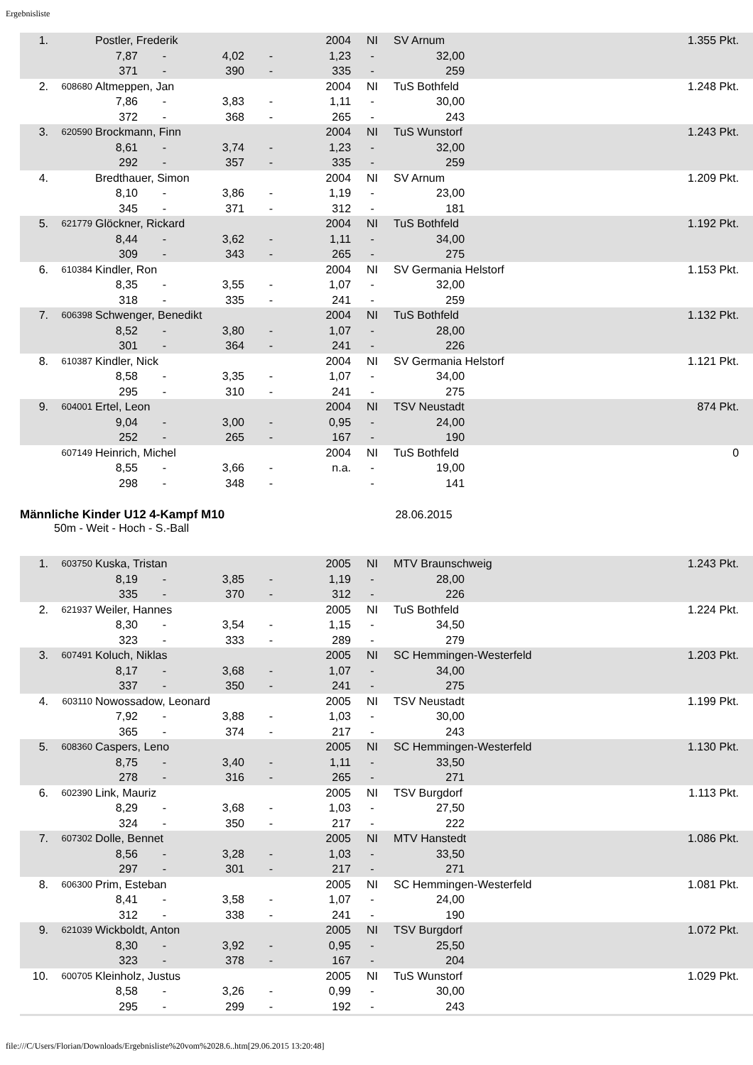Ergebnisliste
| 1. | | Postler, Frederik | | | | 2004 | NI | SV Arnum | | 1.355 Pkt. |
| | | 7,87 | - | 4,02 | - | 1,23 | - | 32,00 | | |
| | | 371 | - | 390 | - | 335 | - | 259 | | |
| 2. | 608680 | Altmeppen, Jan | | | | 2004 | NI | TuS Bothfeld | | 1.248 Pkt. |
| | | 7,86 | - | 3,83 | - | 1,11 | - | 30,00 | | |
| | | 372 | - | 368 | - | 265 | - | 243 | | |
| 3. | 620590 | Brockmann, Finn | | | | 2004 | NI | TuS Wunstorf | | 1.243 Pkt. |
| | | 8,61 | - | 3,74 | - | 1,23 | - | 32,00 | | |
| | | 292 | - | 357 | - | 335 | - | 259 | | |
| 4. | | Bredthauer, Simon | | | | 2004 | NI | SV Arnum | | 1.209 Pkt. |
| | | 8,10 | - | 3,86 | - | 1,19 | - | 23,00 | | |
| | | 345 | - | 371 | - | 312 | - | 181 | | |
| 5. | 621779 | Glöckner, Rickard | | | | 2004 | NI | TuS Bothfeld | | 1.192 Pkt. |
| | | 8,44 | - | 3,62 | - | 1,11 | - | 34,00 | | |
| | | 309 | - | 343 | - | 265 | - | 275 | | |
| 6. | 610384 | Kindler, Ron | | | | 2004 | NI | SV Germania Helstorf | | 1.153 Pkt. |
| | | 8,35 | - | 3,55 | - | 1,07 | - | 32,00 | | |
| | | 318 | - | 335 | - | 241 | - | 259 | | |
| 7. | 606398 | Schwenger, Benedikt | | | | 2004 | NI | TuS Bothfeld | | 1.132 Pkt. |
| | | 8,52 | - | 3,80 | - | 1,07 | - | 28,00 | | |
| | | 301 | - | 364 | - | 241 | - | 226 | | |
| 8. | 610387 | Kindler, Nick | | | | 2004 | NI | SV Germania Helstorf | | 1.121 Pkt. |
| | | 8,58 | - | 3,35 | - | 1,07 | - | 34,00 | | |
| | | 295 | - | 310 | - | 241 | - | 275 | | |
| 9. | 604001 | Ertel, Leon | | | | 2004 | NI | TSV Neustadt | | 874 Pkt. |
| | | 9,04 | - | 3,00 | - | 0,95 | - | 24,00 | | |
| | | 252 | - | 265 | - | 167 | - | 190 | | |
| | 607149 | Heinrich, Michel | | | | 2004 | NI | TuS Bothfeld | | 0 |
| | | 8,55 | - | 3,66 | - | n.a. | - | 19,00 | | |
| | | 298 | - | 348 | - | | - | 141 | | |
Männliche Kinder U12 4-Kampf M10
28.06.2015
50m - Weit - Hoch - S.-Ball
| 1. | 603750 | Kuska, Tristan | | | | 2005 | NI | MTV Braunschweig | | 1.243 Pkt. |
| | | 8,19 | - | 3,85 | - | 1,19 | - | 28,00 | | |
| | | 335 | - | 370 | - | 312 | - | 226 | | |
| 2. | 621937 | Weiler, Hannes | | | | 2005 | NI | TuS Bothfeld | | 1.224 Pkt. |
| | | 8,30 | - | 3,54 | - | 1,15 | - | 34,50 | | |
| | | 323 | - | 333 | - | 289 | - | 279 | | |
| 3. | 607491 | Koluch, Niklas | | | | 2005 | NI | SC Hemmingen-Westerfeld | | 1.203 Pkt. |
| | | 8,17 | - | 3,68 | - | 1,07 | - | 34,00 | | |
| | | 337 | - | 350 | - | 241 | - | 275 | | |
| 4. | 603110 | Nowossadow, Leonard | | | | 2005 | NI | TSV Neustadt | | 1.199 Pkt. |
| | | 7,92 | - | 3,88 | - | 1,03 | - | 30,00 | | |
| | | 365 | - | 374 | - | 217 | - | 243 | | |
| 5. | 608360 | Caspers, Leno | | | | 2005 | NI | SC Hemmingen-Westerfeld | | 1.130 Pkt. |
| | | 8,75 | - | 3,40 | - | 1,11 | - | 33,50 | | |
| | | 278 | - | 316 | - | 265 | - | 271 | | |
| 6. | 602390 | Link, Mauriz | | | | 2005 | NI | TSV Burgdorf | | 1.113 Pkt. |
| | | 8,29 | - | 3,68 | - | 1,03 | - | 27,50 | | |
| | | 324 | - | 350 | - | 217 | - | 222 | | |
| 7. | 607302 | Dolle, Bennet | | | | 2005 | NI | MTV Hanstedt | | 1.086 Pkt. |
| | | 8,56 | - | 3,28 | - | 1,03 | - | 33,50 | | |
| | | 297 | - | 301 | - | 217 | - | 271 | | |
| 8. | 606300 | Prim, Esteban | | | | 2005 | NI | SC Hemmingen-Westerfeld | | 1.081 Pkt. |
| | | 8,41 | - | 3,58 | - | 1,07 | - | 24,00 | | |
| | | 312 | - | 338 | - | 241 | - | 190 | | |
| 9. | 621039 | Wickboldt, Anton | | | | 2005 | NI | TSV Burgdorf | | 1.072 Pkt. |
| | | 8,30 | - | 3,92 | - | 0,95 | - | 25,50 | | |
| | | 323 | - | 378 | - | 167 | - | 204 | | |
| 10. | 600705 | Kleinholz, Justus | | | | 2005 | NI | TuS Wunstorf | | 1.029 Pkt. |
| | | 8,58 | - | 3,26 | - | 0,99 | - | 30,00 | | |
| | | 295 | - | 299 | - | 192 | - | 243 | | |
file:///C/Users/Florian/Downloads/Ergebnisliste%20vom%2028.6..htm[29.06.2015 13:20:48]